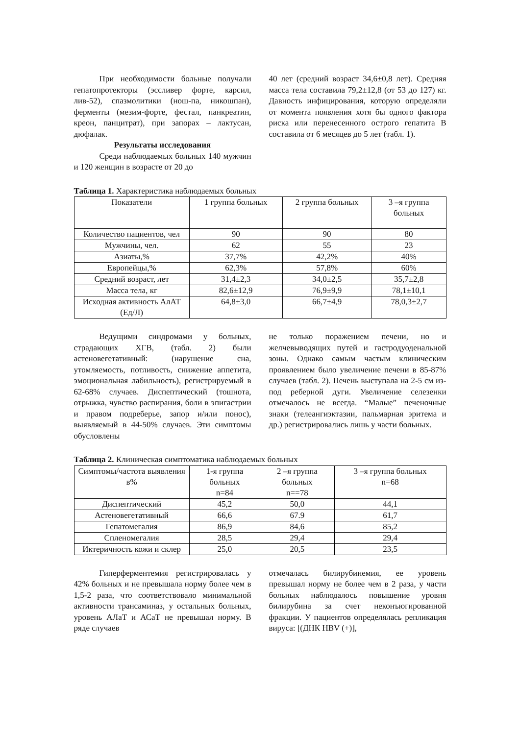При необходимости больные получали гепатопротекторы (эссливер форте, карсил, лив-52), спазмолитики (нош-па, никошпан), ферменты (мезим-форте, фестал, панкреатин, креон, панцитрат), при запорах – лактусан, дюфалак.
Результаты исследования
Среди наблюдаемых больных 140 мужчин и 120 женщин в возрасте от 20 до
40 лет (средний возраст 34,6±0,8 лет). Средняя масса тела составила 79,2±12,8 (от 53 до 127) кг. Давность инфицирования, которую определяли от момента появления хотя бы одного фактора риска или перенесенного острого гепатита В составила от 6 месяцев до 5 лет (табл. 1).
Таблица 1. Характеристика наблюдаемых больных
| Показатели | 1 группа больных | 2 группа больных | 3 –я группа больных |
| Количество пациентов, чел | 90 | 90 | 80 |
| Мужчины, чел. | 62 | 55 | 23 |
| Азиаты,% | 37,7% | 42,2% | 40% |
| Европейцы,% | 62,3% | 57,8% | 60% |
| Средний возраст, лет | 31,4±2,3 | 34,0±2,5 | 35,7±2,8 |
| Масса тела, кг | 82,6±12,9 | 76,9±9,9 | 78,1±10,1 |
| Исходная активность АлАТ (Ед/Л) | 64,8±3,0 | 66,7±4,9 | 78,0,3±2,7 |
Ведущими синдромами у больных, страдающих ХГВ, (табл. 2) были астеновегетативный: (нарушение сна, утомляемость, потливость, снижение аппетита, эмоциональная лабильность), регистрируемый в 62-68% случаев. Диспептический (тошнота, отрыжка, чувство распирания, боли в эпигастрии и правом подреберье, запор и/или понос), выявляемый в 44-50% случаев. Эти симптомы обусловлены
не только поражением печени, но и желчевыводящих путей и гастродуоденальной зоны. Однако самым частым клиническим проявлением было увеличение печени в 85-87% случаев (табл. 2). Печень выступала на 2-5 см из-под реберной дуги. Увеличение селезенки отмечалось не всегда. “Малые” печеночные знаки (телеангиэктазии, пальмарная эритема и др.) регистрировались лишь у части больных.
Таблица 2. Клиническая симптоматика наблюдаемых больных
| Симптомы/частота выявления в% | 1-я группа больных n=84 | 2 –я группа больных n==78 | 3 –я группа больных n=68 |
| Диспептический | 45,2 | 50,0 | 44,1 |
| Астеновегетативный | 66,6 | 67.9 | 61,7 |
| Гепатомегалия | 86,9 | 84,6 | 85,2 |
| Спленомегалия | 28,5 | 29,4 | 29,4 |
| Иктеричность кожи и склер | 25,0 | 20,5 | 23,5 |
Гиперферментемия регистрировалась у 42% больных и не превышала норму более чем в 1,5-2 раза, что соответствовало минимальной активности трансаминаз, у остальных больных, уровень АЛаТ и АСаТ не превышал норму. В ряде случаев
отмечалась билирубинемия, ее уровень превышал норму не более чем в 2 раза, у части больных наблюдалось повышение уровня билирубина за счет неконъюгированной фракции. У пациентов определялась репликация вируса: [(ДНК HBV (+)],